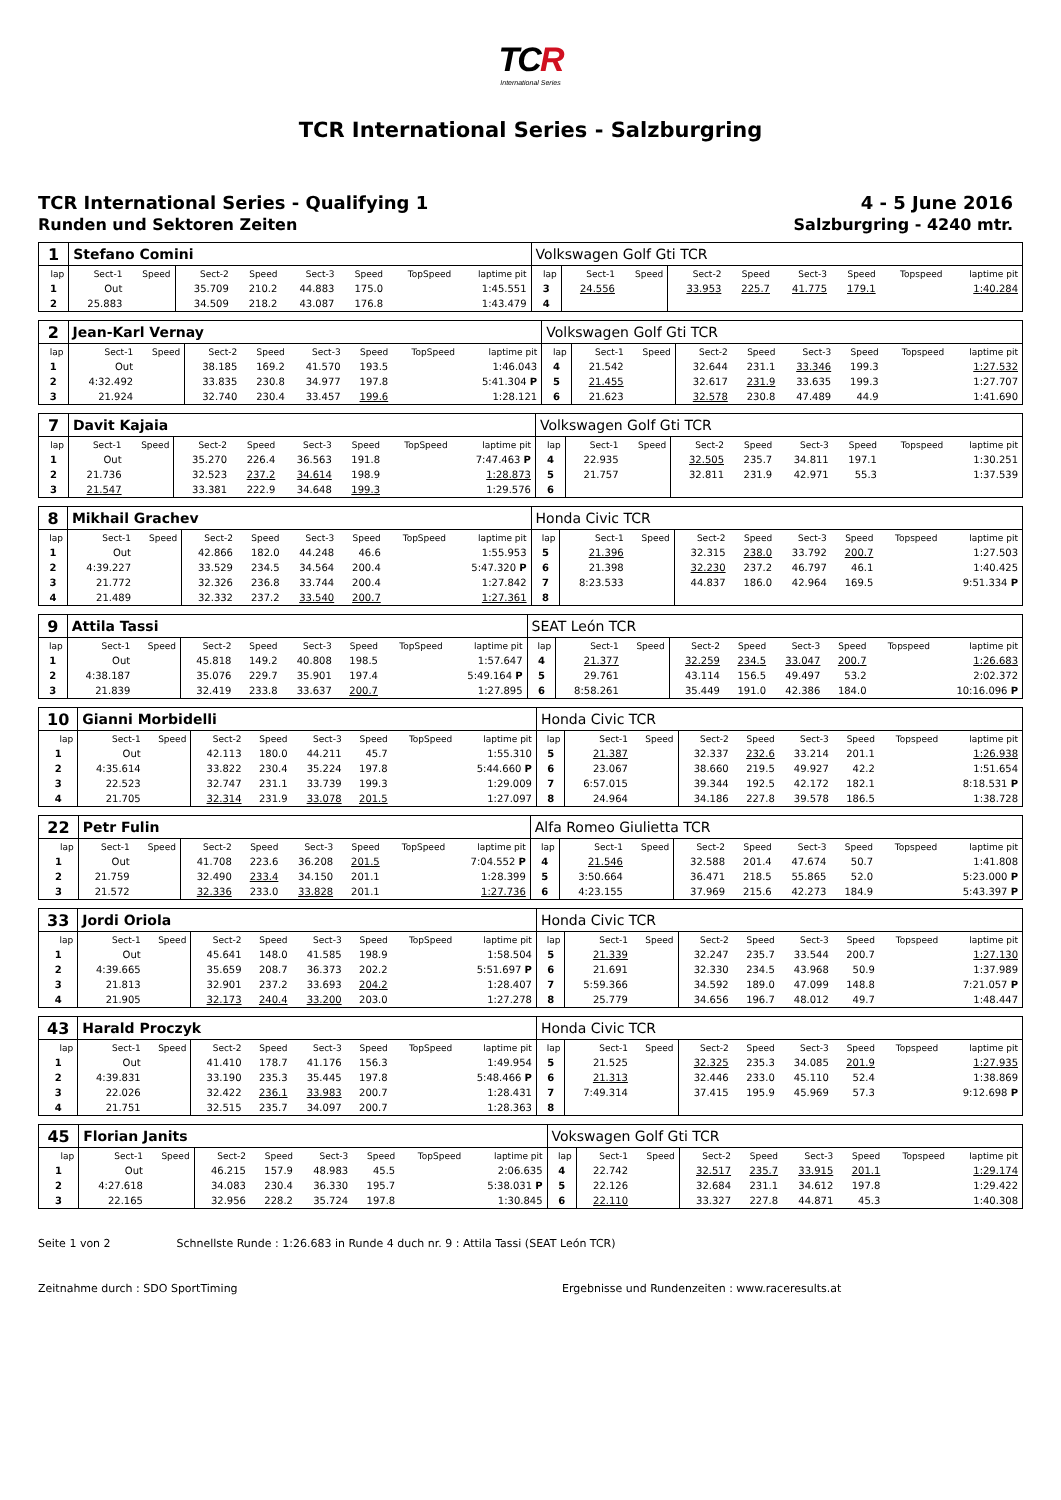TCR
International Series
TCR International Series - Salzburgring
TCR International Series - Qualifying 1
Runden und Sektoren Zeiten
4 - 5 June 2016
Salzburgring - 4240 mtr.
| 1 | Stefano Comini | | | | | | | | Volkswagen Golf Gti TCR | | | | | | | | |
| lap | Sect-1 | Speed | Sect-2 | Speed | Sect-3 | Speed | TopSpeed | laptime pit | lap | Sect-1 | Speed | Sect-2 | Speed | Sect-3 | Speed | Topspeed | laptime pit |
| 1 | Out | | 35.709 | 210.2 | 44.883 | 175.0 | | 1:45.551 | 3 | 24.556 | | 33.953 | 225.7 | 41.775 | 179.1 | | 1:40.284 |
| 2 | 25.883 | | 34.509 | 218.2 | 43.087 | 176.8 | | 1:43.479 | 4 | | | | | | | | |
| 2 | Jean-Karl Vernay | | | | | | | | Volkswagen Golf Gti TCR | | | | | | | | |
| lap | Sect-1 | Speed | Sect-2 | Speed | Sect-3 | Speed | TopSpeed | laptime pit | lap | Sect-1 | Speed | Sect-2 | Speed | Sect-3 | Speed | Topspeed | laptime pit |
| 1 | Out | | 38.185 | 169.2 | 41.570 | 193.5 | | 1:46.043 | 4 | 21.542 | | 32.644 | 231.1 | 33.346 | 199.3 | | 1:27.532 |
| 2 | 4:32.492 | | 33.835 | 230.8 | 34.977 | 197.8 | | 5:41.304 P | 5 | 21.455 | | 32.617 | 231.9 | 33.635 | 199.3 | | 1:27.707 |
| 3 | 21.924 | | 32.740 | 230.4 | 33.457 | 199.6 | | 1:28.121 | 6 | 21.623 | | 32.578 | 230.8 | 47.489 | 44.9 | | 1:41.690 |
| 7 | Davit Kajaia | | | | | | | | Volkswagen Golf Gti TCR | | | | | | | | |
| lap | Sect-1 | Speed | Sect-2 | Speed | Sect-3 | Speed | TopSpeed | laptime pit | lap | Sect-1 | Speed | Sect-2 | Speed | Sect-3 | Speed | Topspeed | laptime pit |
| 1 | Out | | 35.270 | 226.4 | 36.563 | 191.8 | | 7:47.463 P | 4 | 22.935 | | 32.505 | 235.7 | 34.811 | 197.1 | | 1:30.251 |
| 2 | 21.736 | | 32.523 | 237.2 | 34.614 | 198.9 | | 1:28.873 | 5 | 21.757 | | 32.811 | 231.9 | 42.971 | 55.3 | | 1:37.539 |
| 3 | 21.547 | | 33.381 | 222.9 | 34.648 | 199.3 | | 1:29.576 | 6 | | | | | | | | |
| 8 | Mikhail Grachev | | | | | | | | Honda Civic TCR | | | | | | | | |
| lap | Sect-1 | Speed | Sect-2 | Speed | Sect-3 | Speed | TopSpeed | laptime pit | lap | Sect-1 | Speed | Sect-2 | Speed | Sect-3 | Speed | Topspeed | laptime pit |
| 1 | Out | | 42.866 | 182.0 | 44.248 | 46.6 | | 1:55.953 | 5 | 21.396 | | 32.315 | 238.0 | 33.792 | 200.7 | | 1:27.503 |
| 2 | 4:39.227 | | 33.529 | 234.5 | 34.564 | 200.4 | | 5:47.320 P | 6 | 21.398 | | 32.230 | 237.2 | 46.797 | 46.1 | | 1:40.425 |
| 3 | 21.772 | | 32.326 | 236.8 | 33.744 | 200.4 | | 1:27.842 | 7 | 8:23.533 | | 44.837 | 186.0 | 42.964 | 169.5 | | 9:51.334 P |
| 4 | 21.489 | | 32.332 | 237.2 | 33.540 | 200.7 | | 1:27.361 | 8 | | | | | | | | |
| 9 | Attila Tassi | | | | | | | | SEAT León TCR | | | | | | | | |
| lap | Sect-1 | Speed | Sect-2 | Speed | Sect-3 | Speed | TopSpeed | laptime pit | lap | Sect-1 | Speed | Sect-2 | Speed | Sect-3 | Speed | Topspeed | laptime pit |
| 1 | Out | | 45.818 | 149.2 | 40.808 | 198.5 | | 1:57.647 | 4 | 21.377 | | 32.259 | 234.5 | 33.047 | 200.7 | | 1:26.683 |
| 2 | 4:38.187 | | 35.076 | 229.7 | 35.901 | 197.4 | | 5:49.164 P | 5 | 29.761 | | 43.114 | 156.5 | 49.497 | 53.2 | | 2:02.372 |
| 3 | 21.839 | | 32.419 | 233.8 | 33.637 | 200.7 | | 1:27.895 | 6 | 8:58.261 | | 35.449 | 191.0 | 42.386 | 184.0 | | 10:16.096 P |
| 10 | Gianni Morbidelli | | | | | | | | Honda Civic TCR | | | | | | | | |
| lap | Sect-1 | Speed | Sect-2 | Speed | Sect-3 | Speed | TopSpeed | laptime pit | lap | Sect-1 | Speed | Sect-2 | Speed | Sect-3 | Speed | Topspeed | laptime pit |
| 1 | Out | | 42.113 | 180.0 | 44.211 | 45.7 | | 1:55.310 | 5 | 21.387 | | 32.337 | 232.6 | 33.214 | 201.1 | | 1:26.938 |
| 2 | 4:35.614 | | 33.822 | 230.4 | 35.224 | 197.8 | | 5:44.660 P | 6 | 23.067 | | 38.660 | 219.5 | 49.927 | 42.2 | | 1:51.654 |
| 3 | 22.523 | | 32.747 | 231.1 | 33.739 | 199.3 | | 1:29.009 | 7 | 6:57.015 | | 39.344 | 192.5 | 42.172 | 182.1 | | 8:18.531 P |
| 4 | 21.705 | | 32.314 | 231.9 | 33.078 | 201.5 | | 1:27.097 | 8 | 24.964 | | 34.186 | 227.8 | 39.578 | 186.5 | | 1:38.728 |
| 22 | Petr Fulin | | | | | | | | Alfa Romeo Giulietta TCR | | | | | | | | |
| lap | Sect-1 | Speed | Sect-2 | Speed | Sect-3 | Speed | TopSpeed | laptime pit | lap | Sect-1 | Speed | Sect-2 | Speed | Sect-3 | Speed | Topspeed | laptime pit |
| 1 | Out | | 41.708 | 223.6 | 36.208 | 201.5 | | 7:04.552 P | 4 | 21.546 | | 32.588 | 201.4 | 47.674 | 50.7 | | 1:41.808 |
| 2 | 21.759 | | 32.490 | 233.4 | 34.150 | 201.1 | | 1:28.399 | 5 | 3:50.664 | | 36.471 | 218.5 | 55.865 | 52.0 | | 5:23.000 P |
| 3 | 21.572 | | 32.336 | 233.0 | 33.828 | 201.1 | | 1:27.736 | 6 | 4:23.155 | | 37.969 | 215.6 | 42.273 | 184.9 | | 5:43.397 P |
| 33 | Jordi Oriola | | | | | | | | Honda Civic TCR | | | | | | | | |
| lap | Sect-1 | Speed | Sect-2 | Speed | Sect-3 | Speed | TopSpeed | laptime pit | lap | Sect-1 | Speed | Sect-2 | Speed | Sect-3 | Speed | Topspeed | laptime pit |
| 1 | Out | | 45.641 | 148.0 | 41.585 | 198.9 | | 1:58.504 | 5 | 21.339 | | 32.247 | 235.7 | 33.544 | 200.7 | | 1:27.130 |
| 2 | 4:39.665 | | 35.659 | 208.7 | 36.373 | 202.2 | | 5:51.697 P | 6 | 21.691 | | 32.330 | 234.5 | 43.968 | 50.9 | | 1:37.989 |
| 3 | 21.813 | | 32.901 | 237.2 | 33.693 | 204.2 | | 1:28.407 | 7 | 5:59.366 | | 34.592 | 189.0 | 47.099 | 148.8 | | 7:21.057 P |
| 4 | 21.905 | | 32.173 | 240.4 | 33.200 | 203.0 | | 1:27.278 | 8 | 25.779 | | 34.656 | 196.7 | 48.012 | 49.7 | | 1:48.447 |
| 43 | Harald Proczyk | | | | | | | | Honda Civic TCR | | | | | | | | |
| lap | Sect-1 | Speed | Sect-2 | Speed | Sect-3 | Speed | TopSpeed | laptime pit | lap | Sect-1 | Speed | Sect-2 | Speed | Sect-3 | Speed | Topspeed | laptime pit |
| 1 | Out | | 41.410 | 178.7 | 41.176 | 156.3 | | 1:49.954 | 5 | 21.525 | | 32.325 | 235.3 | 34.085 | 201.9 | | 1:27.935 |
| 2 | 4:39.831 | | 33.190 | 235.3 | 35.445 | 197.8 | | 5:48.466 P | 6 | 21.313 | | 32.446 | 233.0 | 45.110 | 52.4 | | 1:38.869 |
| 3 | 22.026 | | 32.422 | 236.1 | 33.983 | 200.7 | | 1:28.431 | 7 | 7:49.314 | | 37.415 | 195.9 | 45.969 | 57.3 | | 9:12.698 P |
| 4 | 21.751 | | 32.515 | 235.7 | 34.097 | 200.7 | | 1:28.363 | 8 | | | | | | | | |
| 45 | Florian Janits | | | | | | | | Vokswagen Golf Gti TCR | | | | | | | | |
| lap | Sect-1 | Speed | Sect-2 | Speed | Sect-3 | Speed | TopSpeed | laptime pit | lap | Sect-1 | Speed | Sect-2 | Speed | Sect-3 | Speed | Topspeed | laptime pit |
| 1 | Out | | 46.215 | 157.9 | 48.983 | 45.5 | | 2:06.635 | 4 | 22.742 | | 32.517 | 235.7 | 33.915 | 201.1 | | 1:29.174 |
| 2 | 4:27.618 | | 34.083 | 230.4 | 36.330 | 195.7 | | 5:38.031 P | 5 | 22.126 | | 32.684 | 231.1 | 34.612 | 197.8 | | 1:29.422 |
| 3 | 22.165 | | 32.956 | 228.2 | 35.724 | 197.8 | | 1:30.845 | 6 | 22.110 | | 33.327 | 227.8 | 44.871 | 45.3 | | 1:40.308 |
Seite 1 von 2 Schnellste Runde : 1:26.683 in Runde 4 duch nr. 9 : Attila Tassi (SEAT León TCR)
Zeitnahme durch : SDO SportTiming Ergebnisse und Rundenzeiten : www.raceresults.at